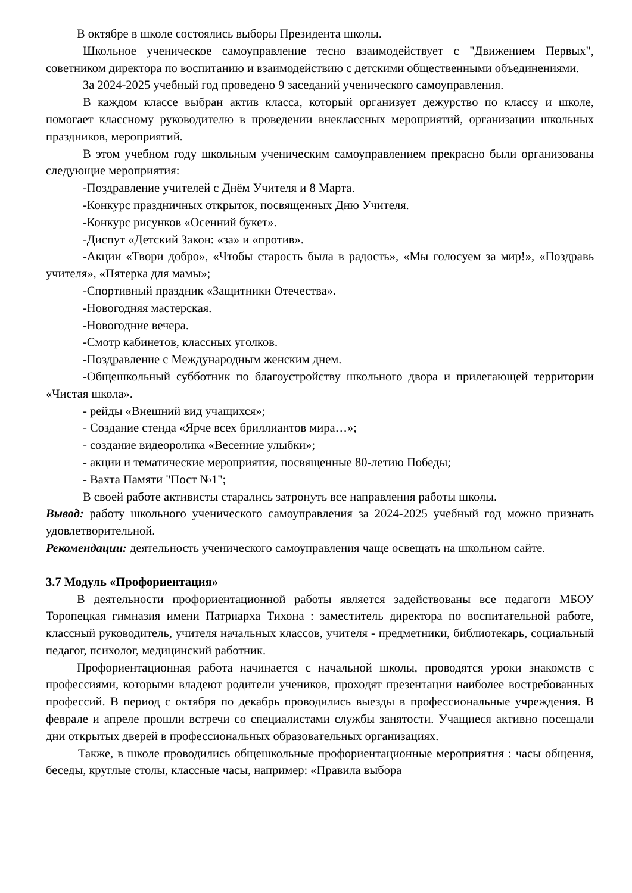В октябре в школе состоялись выборы Президента школы.
Школьное ученическое самоуправление тесно взаимодействует с "Движением Первых", советником директора по воспитанию и взаимодействию с детскими общественными объединениями.
За 2024-2025 учебный год проведено 9 заседаний ученического самоуправления.
В каждом классе выбран актив класса, который организует дежурство по классу и школе, помогает классному руководителю в проведении внеклассных мероприятий, организации школьных праздников, мероприятий.
В этом учебном году школьным ученическим самоуправлением прекрасно были организованы следующие мероприятия:
-Поздравление учителей с Днём Учителя и 8 Марта.
-Конкурс праздничных открыток, посвященных Дню Учителя.
-Конкурс рисунков «Осенний букет».
-Диспут «Детский Закон: «за» и «против».
-Акции «Твори добро», «Чтобы старость была в радость», «Мы голосуем за мир!», «Поздравь учителя», «Пятерка для мамы»;
-Спортивный праздник «Защитники Отечества».
-Новогодняя мастерская.
-Новогодние вечера.
-Смотр кабинетов, классных уголков.
-Поздравление с Международным женским днем.
-Общешкольный субботник по благоустройству школьного двора и прилегающей территории «Чистая школа».
- рейды «Внешний вид учащихся»;
- Создание стенда «Ярче всех бриллиантов мира…»;
- создание видеоролика «Весенние улыбки»;
- акции и тематические мероприятия, посвященные 80-летию Победы;
- Вахта Памяти "Пост №1";
В своей работе активисты старались затронуть все направления работы школы.
Вывод: работу школьного ученического самоуправления за 2024-2025 учебный год можно признать удовлетворительной.
Рекомендации: деятельность ученического самоуправления чаще освещать на школьном сайте.
3.7 Модуль «Профориентация»
В деятельности профориентационной работы является задействованы все педагоги МБОУ Торопецкая гимназия имени Патриарха Тихона : заместитель директора по воспитательной работе, классный руководитель, учителя начальных классов, учителя - предметники, библиотекарь, социальный педагог, психолог, медицинский работник.
Профориентационная работа начинается с начальной школы, проводятся уроки знакомств с профессиями, которыми владеют родители учеников, проходят презентации наиболее востребованных профессий. В период с октября по декабрь проводились выезды в профессиональные учреждения. В феврале и апреле прошли встречи со специалистами службы занятости. Учащиеся активно посещали дни открытых дверей в профессиональных образовательных организациях.
Также, в школе проводились общешкольные профориентационные мероприятия : часы общения, беседы, круглые столы, классные часы, например: «Правила выбора